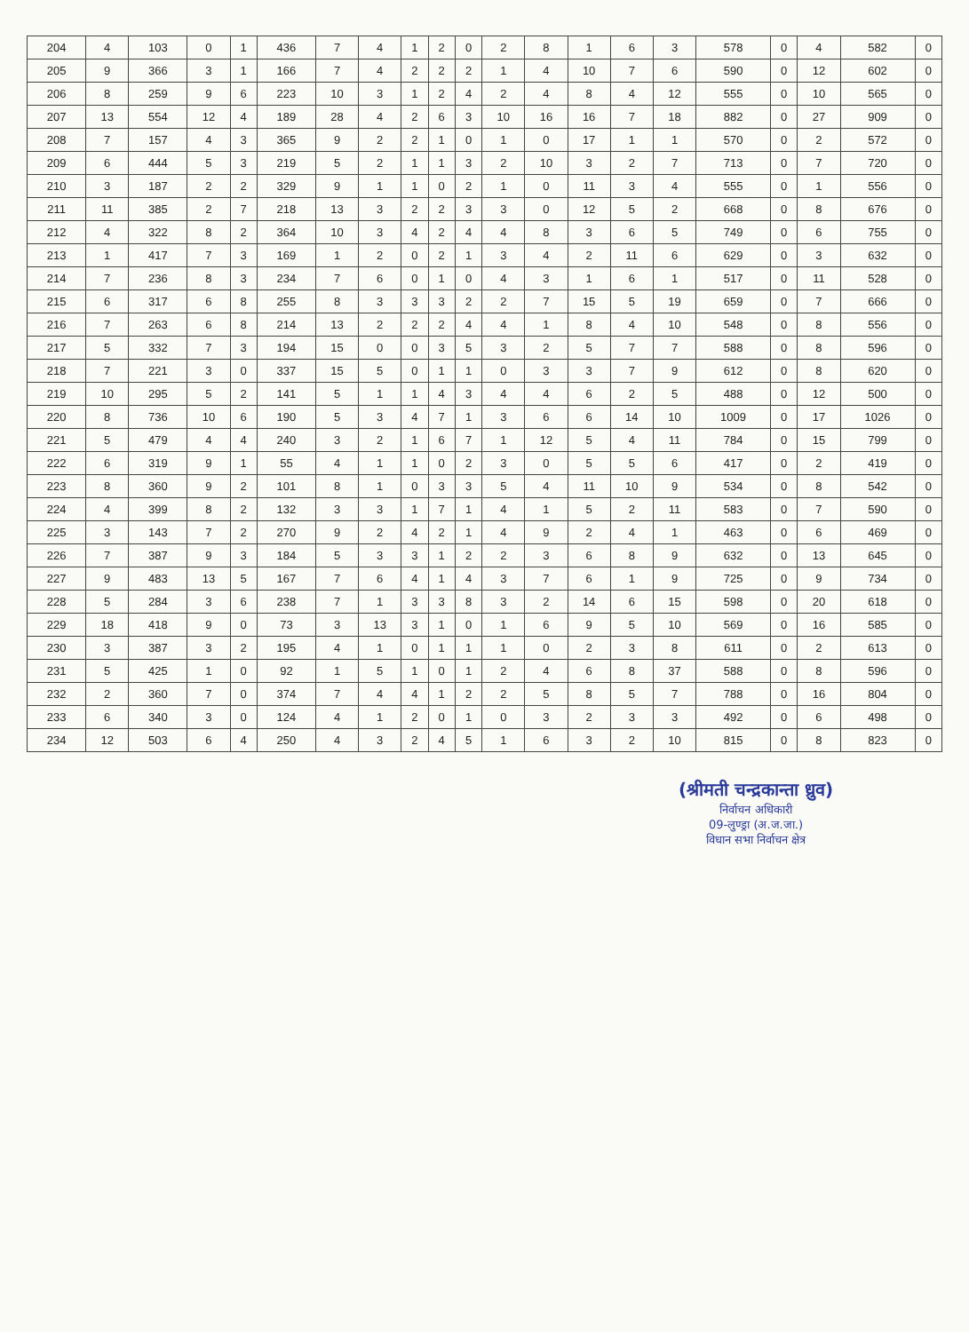| 204 | 4 | 103 | 0 | 1 | 436 | 7 | 4 | 1 | 2 | 0 | 2 | 8 | 1 | 6 | 3 | 578 | 0 | 4 | 582 | 0 |
| 205 | 9 | 366 | 3 | 1 | 166 | 7 | 4 | 2 | 2 | 2 | 1 | 4 | 10 | 7 | 6 | 590 | 0 | 12 | 602 | 0 |
| 206 | 8 | 259 | 9 | 6 | 223 | 10 | 3 | 1 | 2 | 4 | 2 | 4 | 8 | 4 | 12 | 555 | 0 | 10 | 565 | 0 |
| 207 | 13 | 554 | 12 | 4 | 189 | 28 | 4 | 2 | 6 | 3 | 10 | 16 | 16 | 7 | 18 | 882 | 0 | 27 | 909 | 0 |
| 208 | 7 | 157 | 4 | 3 | 365 | 9 | 2 | 2 | 1 | 0 | 1 | 0 | 17 | 1 | 1 | 570 | 0 | 2 | 572 | 0 |
| 209 | 6 | 444 | 5 | 3 | 219 | 5 | 2 | 1 | 1 | 3 | 2 | 10 | 3 | 2 | 7 | 713 | 0 | 7 | 720 | 0 |
| 210 | 3 | 187 | 2 | 2 | 329 | 9 | 1 | 1 | 0 | 2 | 1 | 0 | 11 | 3 | 4 | 555 | 0 | 1 | 556 | 0 |
| 211 | 11 | 385 | 2 | 7 | 218 | 13 | 3 | 2 | 2 | 3 | 3 | 0 | 12 | 5 | 2 | 668 | 0 | 8 | 676 | 0 |
| 212 | 4 | 322 | 8 | 2 | 364 | 10 | 3 | 4 | 2 | 4 | 4 | 8 | 3 | 6 | 5 | 749 | 0 | 6 | 755 | 0 |
| 213 | 1 | 417 | 7 | 3 | 169 | 1 | 2 | 0 | 2 | 1 | 3 | 4 | 2 | 11 | 6 | 629 | 0 | 3 | 632 | 0 |
| 214 | 7 | 236 | 8 | 3 | 234 | 7 | 6 | 0 | 1 | 0 | 4 | 3 | 1 | 6 | 1 | 517 | 0 | 11 | 528 | 0 |
| 215 | 6 | 317 | 6 | 8 | 255 | 8 | 3 | 3 | 3 | 2 | 2 | 7 | 15 | 5 | 19 | 659 | 0 | 7 | 666 | 0 |
| 216 | 7 | 263 | 6 | 8 | 214 | 13 | 2 | 2 | 2 | 4 | 4 | 1 | 8 | 4 | 10 | 548 | 0 | 8 | 556 | 0 |
| 217 | 5 | 332 | 7 | 3 | 194 | 15 | 0 | 0 | 3 | 5 | 3 | 2 | 5 | 7 | 7 | 588 | 0 | 8 | 596 | 0 |
| 218 | 7 | 221 | 3 | 0 | 337 | 15 | 5 | 0 | 1 | 1 | 0 | 3 | 3 | 7 | 9 | 612 | 0 | 8 | 620 | 0 |
| 219 | 10 | 295 | 5 | 2 | 141 | 5 | 1 | 1 | 4 | 3 | 4 | 4 | 6 | 2 | 5 | 488 | 0 | 12 | 500 | 0 |
| 220 | 8 | 736 | 10 | 6 | 190 | 5 | 3 | 4 | 7 | 1 | 3 | 6 | 6 | 14 | 10 | 1009 | 0 | 17 | 1026 | 0 |
| 221 | 5 | 479 | 4 | 4 | 240 | 3 | 2 | 1 | 6 | 7 | 1 | 12 | 5 | 4 | 11 | 784 | 0 | 15 | 799 | 0 |
| 222 | 6 | 319 | 9 | 1 | 55 | 4 | 1 | 1 | 0 | 2 | 3 | 0 | 5 | 5 | 6 | 417 | 0 | 2 | 419 | 0 |
| 223 | 8 | 360 | 9 | 2 | 101 | 8 | 1 | 0 | 3 | 3 | 5 | 4 | 11 | 10 | 9 | 534 | 0 | 8 | 542 | 0 |
| 224 | 4 | 399 | 8 | 2 | 132 | 3 | 3 | 1 | 7 | 1 | 4 | 1 | 5 | 2 | 11 | 583 | 0 | 7 | 590 | 0 |
| 225 | 3 | 143 | 7 | 2 | 270 | 9 | 2 | 4 | 2 | 1 | 4 | 9 | 2 | 4 | 1 | 463 | 0 | 6 | 469 | 0 |
| 226 | 7 | 387 | 9 | 3 | 184 | 5 | 3 | 3 | 1 | 2 | 2 | 3 | 6 | 8 | 9 | 632 | 0 | 13 | 645 | 0 |
| 227 | 9 | 483 | 13 | 5 | 167 | 7 | 6 | 4 | 1 | 4 | 3 | 7 | 6 | 1 | 9 | 725 | 0 | 9 | 734 | 0 |
| 228 | 5 | 284 | 3 | 6 | 238 | 7 | 1 | 3 | 3 | 8 | 3 | 2 | 14 | 6 | 15 | 598 | 0 | 20 | 618 | 0 |
| 229 | 18 | 418 | 9 | 0 | 73 | 3 | 13 | 3 | 1 | 0 | 1 | 6 | 9 | 5 | 10 | 569 | 0 | 16 | 585 | 0 |
| 230 | 3 | 387 | 3 | 2 | 195 | 4 | 1 | 0 | 1 | 1 | 1 | 0 | 2 | 3 | 8 | 611 | 0 | 2 | 613 | 0 |
| 231 | 5 | 425 | 1 | 0 | 92 | 1 | 5 | 1 | 0 | 1 | 2 | 4 | 6 | 8 | 37 | 588 | 0 | 8 | 596 | 0 |
| 232 | 2 | 360 | 7 | 0 | 374 | 7 | 4 | 4 | 1 | 2 | 2 | 5 | 8 | 5 | 7 | 788 | 0 | 16 | 804 | 0 |
| 233 | 6 | 340 | 3 | 0 | 124 | 4 | 1 | 2 | 0 | 1 | 0 | 3 | 2 | 3 | 3 | 492 | 0 | 6 | 498 | 0 |
| 234 | 12 | 503 | 6 | 4 | 250 | 4 | 3 | 2 | 4 | 5 | 1 | 6 | 3 | 2 | 10 | 815 | 0 | 8 | 823 | 0 |
(श्रीमती चन्द्रकान्ता ध्रुव)
निर्वाचन अधिकारी
09-लुण्ड्रा (अ.ज.जा.)
विधान सभा निर्वाचन क्षेत्र